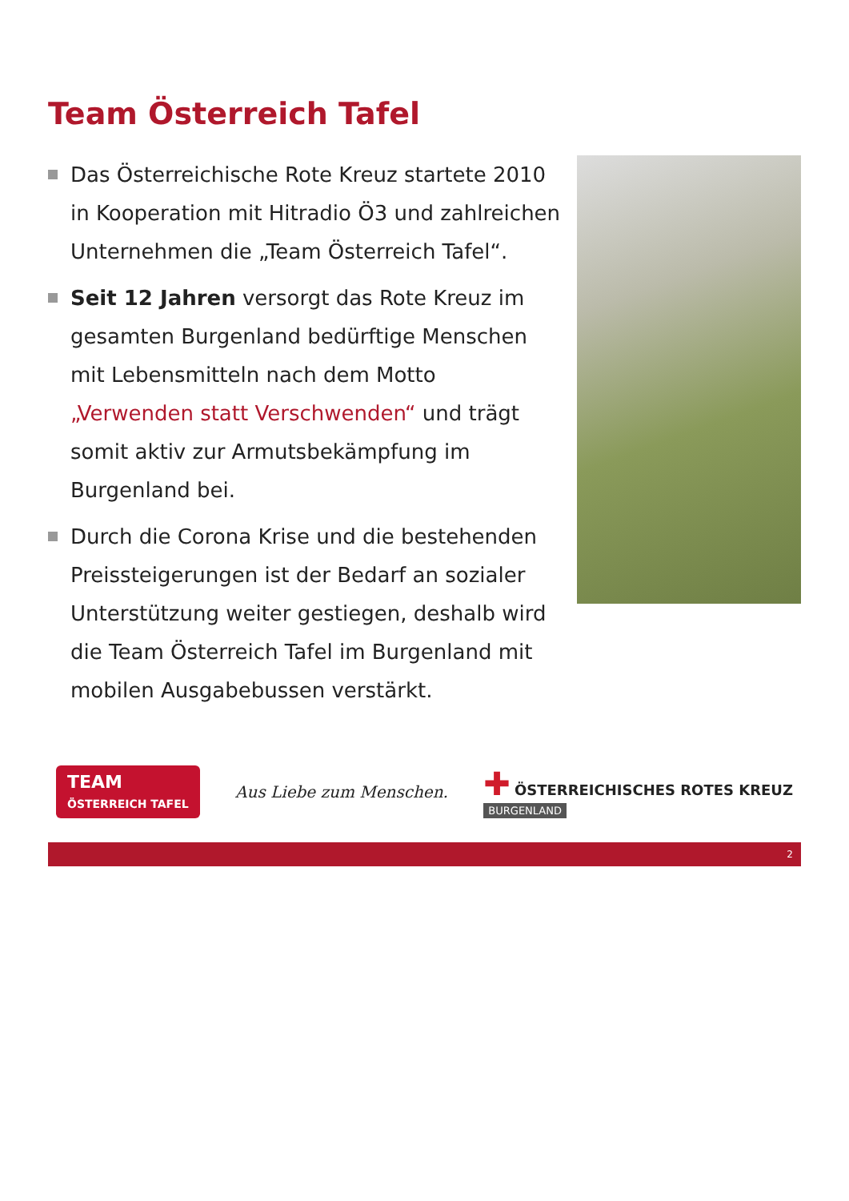Team Österreich Tafel
Das Österreichische Rote Kreuz startete 2010 in Kooperation mit Hitradio Ö3 und zahlreichen Unternehmen die „Team Österreich Tafel“.
Seit 12 Jahren versorgt das Rote Kreuz im gesamten Burgenland bedürftige Menschen mit Lebensmitteln nach dem Motto „Verwenden statt Verschwenden“ und trägt somit aktiv zur Armutsbekämpfung im Burgenland bei.
Durch die Corona Krise und die bestehenden Preissteigerungen ist der Bedarf an sozialer Unterstützung weiter gestiegen, deshalb wird die Team Österreich Tafel im Burgenland mit mobilen Ausgabebussen verstärkt.
TEAM
ÖSTERREICH TAFEL
Aus Liebe zum Menschen.
✚ ÖSTERREICHISCHES ROTES KREUZ
BURGENLAND
2